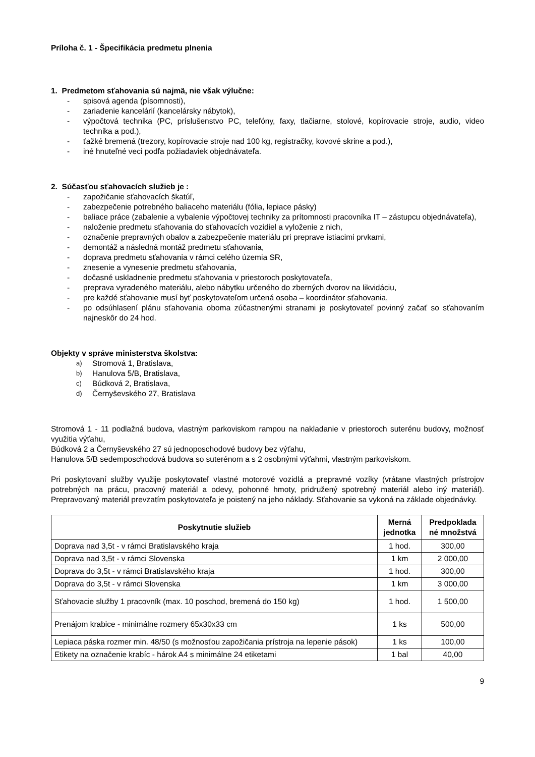Príloha č. 1 - Špecifikácia predmetu plnenia
1. Predmetom sťahovania sú najmä, nie však výlučne:
- spisová agenda (písomnosti),
- zariadenie kancelárií (kancelársky nábytok),
- výpočtová technika (PC, príslušenstvo PC, telefóny, faxy, tlačiarne, stolové, kopírovacie stroje, audio, video technika a pod.),
- ťažké bremená (trezory, kopírovacie stroje nad 100 kg, registračky, kovové skrine a pod.),
- iné hnuteľné veci podľa požiadaviek objednávateľa.
2. Súčasťou sťahovacích služieb je :
- zapožičanie sťahovacích škatúľ,
- zabezpečenie potrebného baliaceho materiálu (fólia, lepiace pásky)
- baliace práce (zabalenie a vybalenie výpočtovej techniky za prítomnosti pracovníka IT – zástupcu objednávateľa),
- naloženie predmetu sťahovania do sťahovacích vozidiel a vyloženie z nich,
- označenie prepravných obalov a zabezpečenie materiálu pri preprave istiacimi prvkami,
- demontáž a následná montáž predmetu sťahovania,
- doprava predmetu sťahovania v rámci celého územia SR,
- znesenie a vynesenie predmetu sťahovania,
- dočasné uskladnenie predmetu sťahovania v priestoroch poskytovateľa,
- preprava vyradeného materiálu, alebo nábytku určeného do zberných dvorov na likvidáciu,
- pre každé sťahovanie musí byť poskytovateľom určená osoba – koordinátor sťahovania,
- po odsúhlasení plánu sťahovania oboma zúčastnenými stranami je poskytovateľ povinný začať so sťahovaním najneskôr do 24 hod.
Objekty v správe ministerstva školstva:
a) Stromová 1, Bratislava,
b) Hanulova 5/B, Bratislava,
c) Búdková 2, Bratislava,
d) Černyševského 27, Bratislava
Stromová 1 - 11 podlažná budova, vlastným parkoviskom rampou na nakladanie v priestoroch suterénu budovy, možnosť využitia výťahu,
Búdková 2 a Černyševského 27 sú jednoposchodové budovy bez výťahu,
Hanulova 5/B sedemposchodová budova so suterénom a s 2 osobnými výťahmi, vlastným parkoviskom.
Pri poskytovaní služby využije poskytovateľ vlastné motorové vozidlá a prepravné vozíky (vrátane vlastných prístrojov potrebných na prácu, pracovný materiál a odevy, pohonné hmoty, pridružený spotrebný materiál alebo iný materiál). Prepravovaný materiál prevzatím poskytovateľa je poistený na jeho náklady. Sťahovanie sa vykoná na základe objednávky.
| Poskytnutie služieb | Merná jednotka | Predpoklada né množstvá |
| --- | --- | --- |
| Doprava nad 3,5t - v rámci Bratislavského kraja | 1 hod. | 300,00 |
| Doprava nad 3,5t - v rámci Slovenska | 1 km | 2 000,00 |
| Doprava do 3,5t - v rámci Bratislavského kraja | 1 hod. | 300,00 |
| Doprava do 3,5t - v rámci Slovenska | 1 km | 3 000,00 |
| Sťahovacie služby 1 pracovník (max. 10 poschod, bremená do 150 kg) | 1 hod. | 1 500,00 |
| Prenájom krabice - minimálne rozmery 65x30x33 cm | 1 ks | 500,00 |
| Lepiaca páska rozmer min. 48/50 (s možnosťou zapožičania prístroja na lepenie pások) | 1 ks | 100,00 |
| Etikety na označenie krabíc - hárok A4 s minimálne 24 etiketami | 1 bal | 40,00 |
9